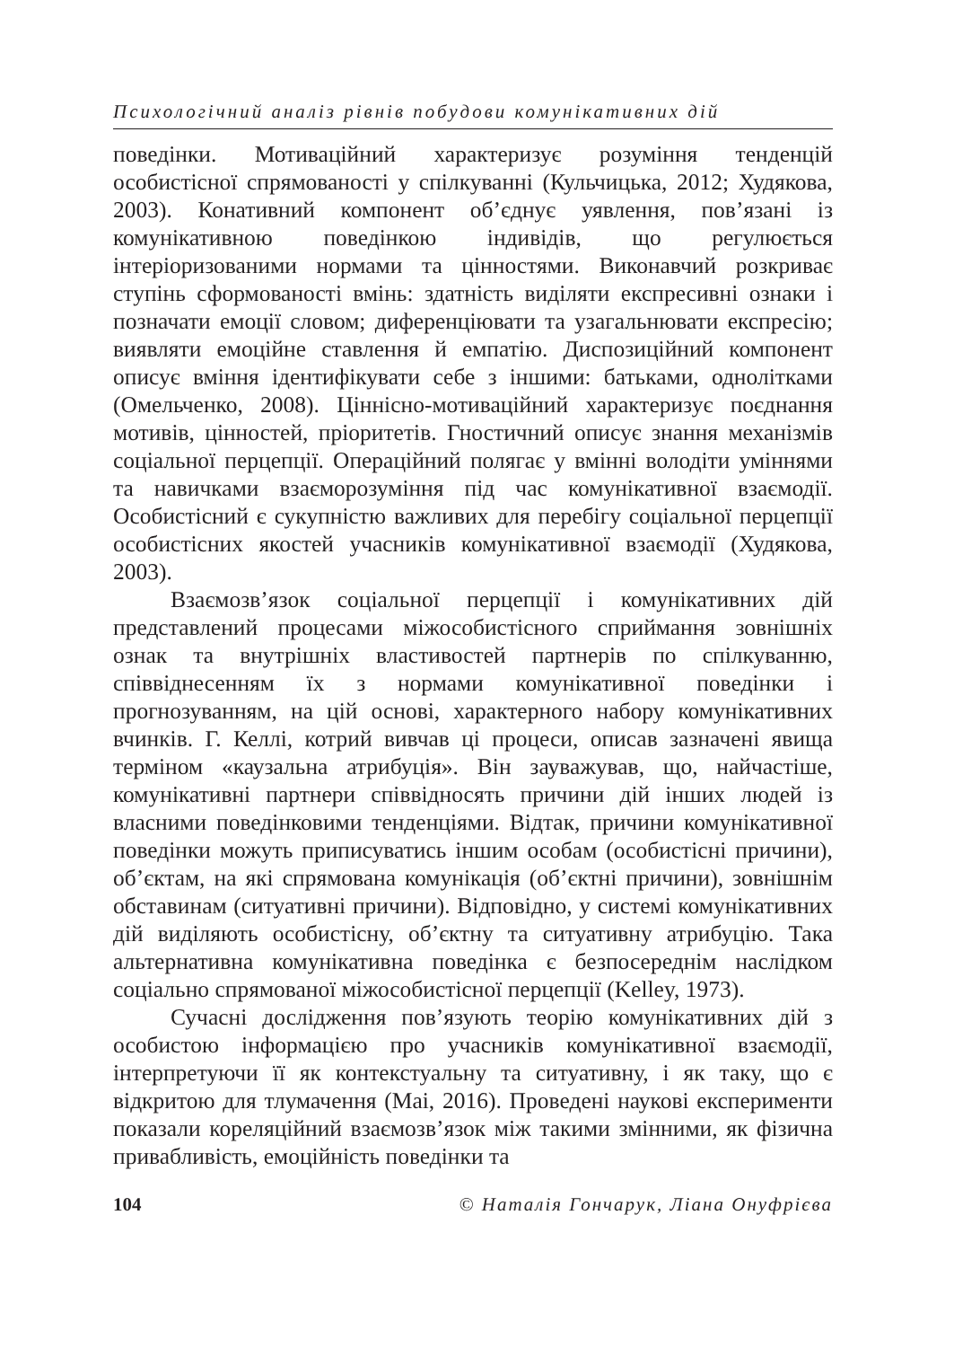Психологічний аналіз рівнів побудови комунікативних дій
поведінки. Мотиваційний характеризує розуміння тенденцій особистісної спрямованості у спілкуванні (Кульчицька, 2012; Худякова, 2003). Конативний компонент об’єднує уявлення, пов’язані із комунікативною поведінкою індивідів, що регулюється інтеріоризованими нормами та цінностями. Виконавчий розкриває ступінь сформованості вмінь: здатність виділяти експресивні ознаки і позначати емоції словом; диференціювати та узагальнювати експресію; виявляти емоційне ставлення й емпатію. Диспозиційний компонент описує вміння ідентифікувати себе з іншими: батьками, однолітками (Омельченко, 2008). Ціннісно-мотиваційний характеризує поєднання мотивів, цінностей, пріоритетів. Гностичний описує знання механізмів соціальної перцепції. Операційний полягає у вмінні володіти уміннями та навичками взаєморозуміння під час комунікативної взаємодії. Особистісний є сукупністю важливих для перебігу соціальної перцепції особистісних якостей учасників комунікативної взаємодії (Худякова, 2003).
Взаємозв’язок соціальної перцепції і комунікативних дій представлений процесами міжособистісного сприймання зовнішніх ознак та внутрішніх властивостей партнерів по спілкуванню, співвіднесенням їх з нормами комунікативної поведінки і прогнозуванням, на цій основі, характерного набору комунікативних вчинків. Г. Келлі, котрий вивчав ці процеси, описав зазначені явища терміном «каузальна атрибуція». Він зауважував, що, найчастіше, комунікативні партнери співвідносять причини дій інших людей із власними поведінковими тенденціями. Відтак, причини комунікативної поведінки можуть приписуватись іншим особам (особистісні причини), об’єктам, на які спрямована комунікація (об’єктні причини), зовнішнім обставинам (ситуативні причини). Відповідно, у системі комунікативних дій виділяють особистісну, об’єктну та ситуативну атрибуцію. Така альтернативна комунікативна поведінка є безпосереднім наслідком соціально спрямованої міжособистісної перцепції (Kelley, 1973).
Сучасні дослідження пов’язують теорію комунікативних дій з особистою інформацією про учасників комунікативної взаємодії, інтерпретуючи її як контекстуальну та ситуативну, і як таку, що є відкритою для тлумачення (Mai, 2016). Проведені наукові експерименти показали кореляційний взаємозв’язок між такими змінними, як фізична привабливість, емоційність поведінки та
104 © Наталія Гончарук, Ліана Онуфрієва